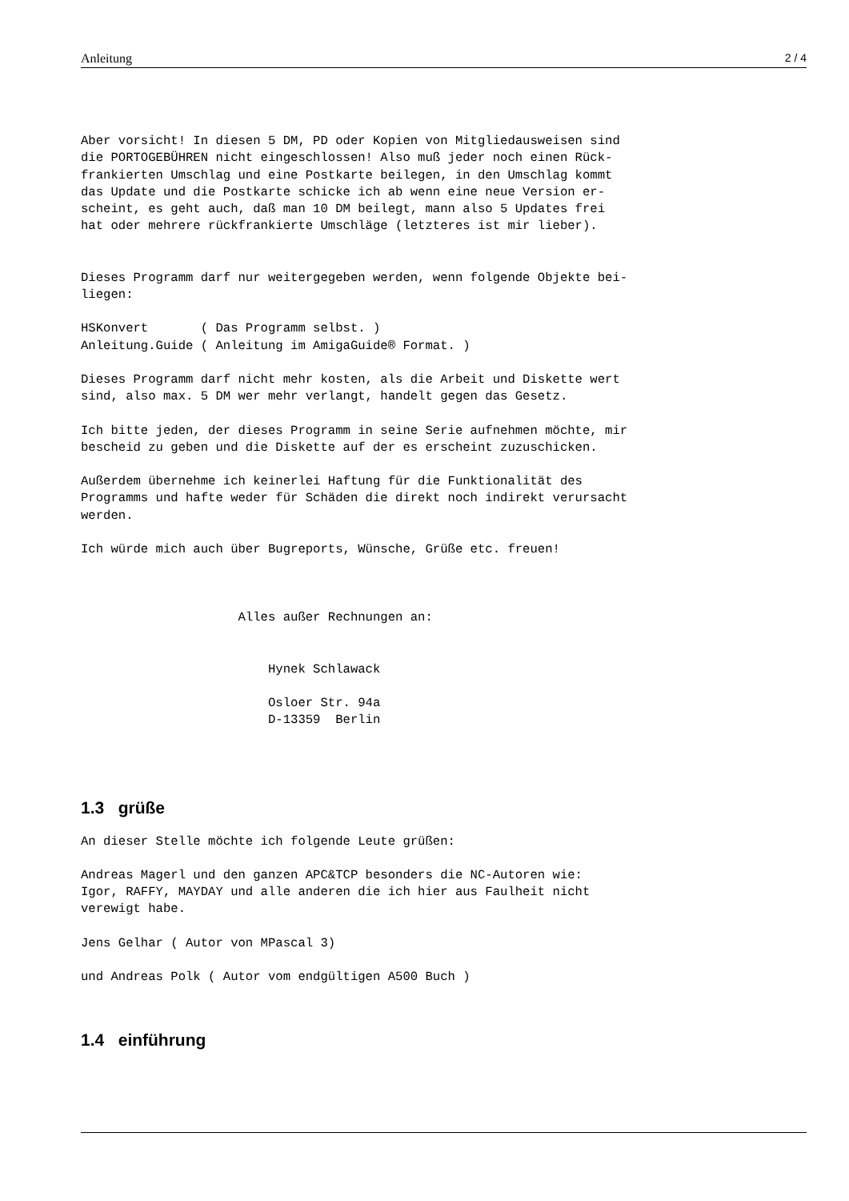Anleitung 2 / 4
Aber vorsicht! In diesen 5 DM, PD oder Kopien von Mitgliedausweisen sind
die PORTOGEBÜHREN nicht eingeschlossen! Also muß jeder noch einen Rück-
frankierten Umschlag und eine Postkarte beilegen, in den Umschlag kommt
das Update und die Postkarte schicke ich ab wenn eine neue Version er-
scheint, es geht auch, daß man 10 DM beilegt, mann also 5 Updates frei
hat oder mehrere rückfrankierte Umschläge (letzteres ist mir lieber).
Dieses Programm darf nur weitergegeben werden, wenn folgende Objekte bei-
liegen:
HSKonvert       ( Das Programm selbst. )
Anleitung.Guide ( Anleitung im AmigaGuide® Format. )
Dieses Programm darf nicht mehr kosten, als die Arbeit und Diskette wert
sind, also max. 5 DM wer mehr verlangt, handelt gegen das Gesetz.
Ich bitte jeden, der dieses Programm in seine Serie aufnehmen möchte, mir
bescheid zu geben und die Diskette auf der es erscheint zuzuschicken.
Außerdem übernehme ich keinerlei Haftung für die Funktionalität des
Programms und hafte weder für Schäden die direkt noch indirekt verursacht
werden.
Ich würde mich auch über Bugreports, Wünsche, Grüße etc. freuen!
                     Alles außer Rechnungen an:
                         Hynek Schlawack
                         Osloer Str. 94a
                         D-13359  Berlin
1.3 grüße
An dieser Stelle möchte ich folgende Leute grüßen:
Andreas Magerl und den ganzen APC&TCP besonders die NC-Autoren wie:
Igor, RAFFY, MAYDAY und alle anderen die ich hier aus Faulheit nicht
verewigt habe.
Jens Gelhar ( Autor von MPascal 3)
und Andreas Polk ( Autor vom endgültigen A500 Buch )
1.4 einführung